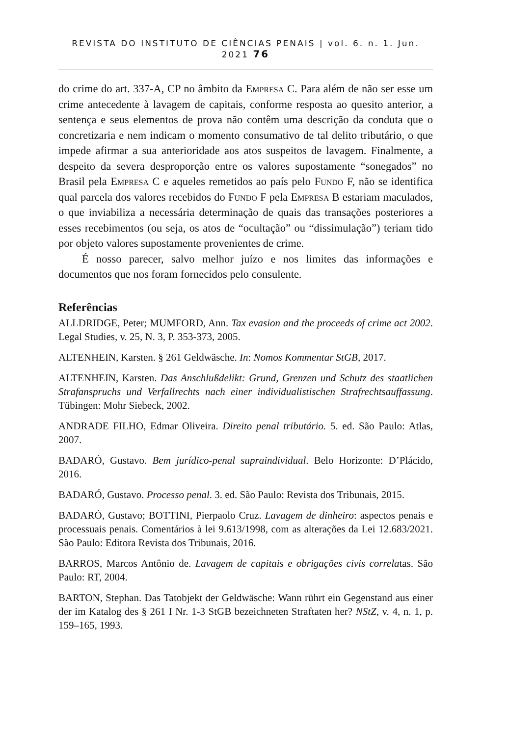REVISTA DO INSTITUTO DE CIÊNCIAS PENAIS | vol. 6. n. 1. Jun. 2021 76
do crime do art. 337-A, CP no âmbito da Empresa C. Para além de não ser esse um crime antecedente à lavagem de capitais, conforme resposta ao quesito anterior, a sentença e seus elementos de prova não contêm uma descrição da conduta que o concretizaria e nem indicam o momento consumativo de tal delito tributário, o que impede afirmar a sua anterioridade aos atos suspeitos de lavagem. Finalmente, a despeito da severa desproporção entre os valores supostamente “sonegados” no Brasil pela Empresa C e aqueles remetidos ao país pelo Fundo F, não se identifica qual parcela dos valores recebidos do Fundo F pela Empresa B estariam maculados, o que inviabiliza a necessária determinação de quais das transações posteriores a esses recebimentos (ou seja, os atos de “ocultação” ou “dissimulação”) teriam tido por objeto valores supostamente provenientes de crime.
É nosso parecer, salvo melhor juízo e nos limites das informações e documentos que nos foram fornecidos pelo consulente.
Referências
ALLDRIDGE, Peter; MUMFORD, Ann. Tax evasion and the proceeds of crime act 2002. Legal Studies, v. 25, N. 3, P. 353-373, 2005.
ALTENHEIN, Karsten. § 261 Geldwäsche. In: Nomos Kommentar StGB, 2017.
ALTENHEIN, Karsten. Das Anschlußdelikt: Grund, Grenzen und Schutz des staatlichen Strafanspruchs und Verfallrechts nach einer individualistischen Strafrechtsauffassung. Tübingen: Mohr Siebeck, 2002.
ANDRADE FILHO, Edmar Oliveira. Direito penal tributário. 5. ed. São Paulo: Atlas, 2007.
BADARÓ, Gustavo. Bem jurídico-penal supraindividual. Belo Horizonte: D’Plácido, 2016.
BADARÓ, Gustavo. Processo penal. 3. ed. São Paulo: Revista dos Tribunais, 2015.
BADARÓ, Gustavo; BOTTINI, Pierpaolo Cruz. Lavagem de dinheiro: aspectos penais e processuais penais. Comentários à lei 9.613/1998, com as alterações da Lei 12.683/2021. São Paulo: Editora Revista dos Tribunais, 2016.
BARROS, Marcos Antônio de. Lavagem de capitais e obrigações civis correlatas. São Paulo: RT, 2004.
BARTON, Stephan. Das Tatobjekt der Geldwäsche: Wann rührt ein Gegenstand aus einer der im Katalog des § 261 I Nr. 1-3 StGB bezeichneten Straftaten her? NStZ, v. 4, n. 1, p. 159–165, 1993.